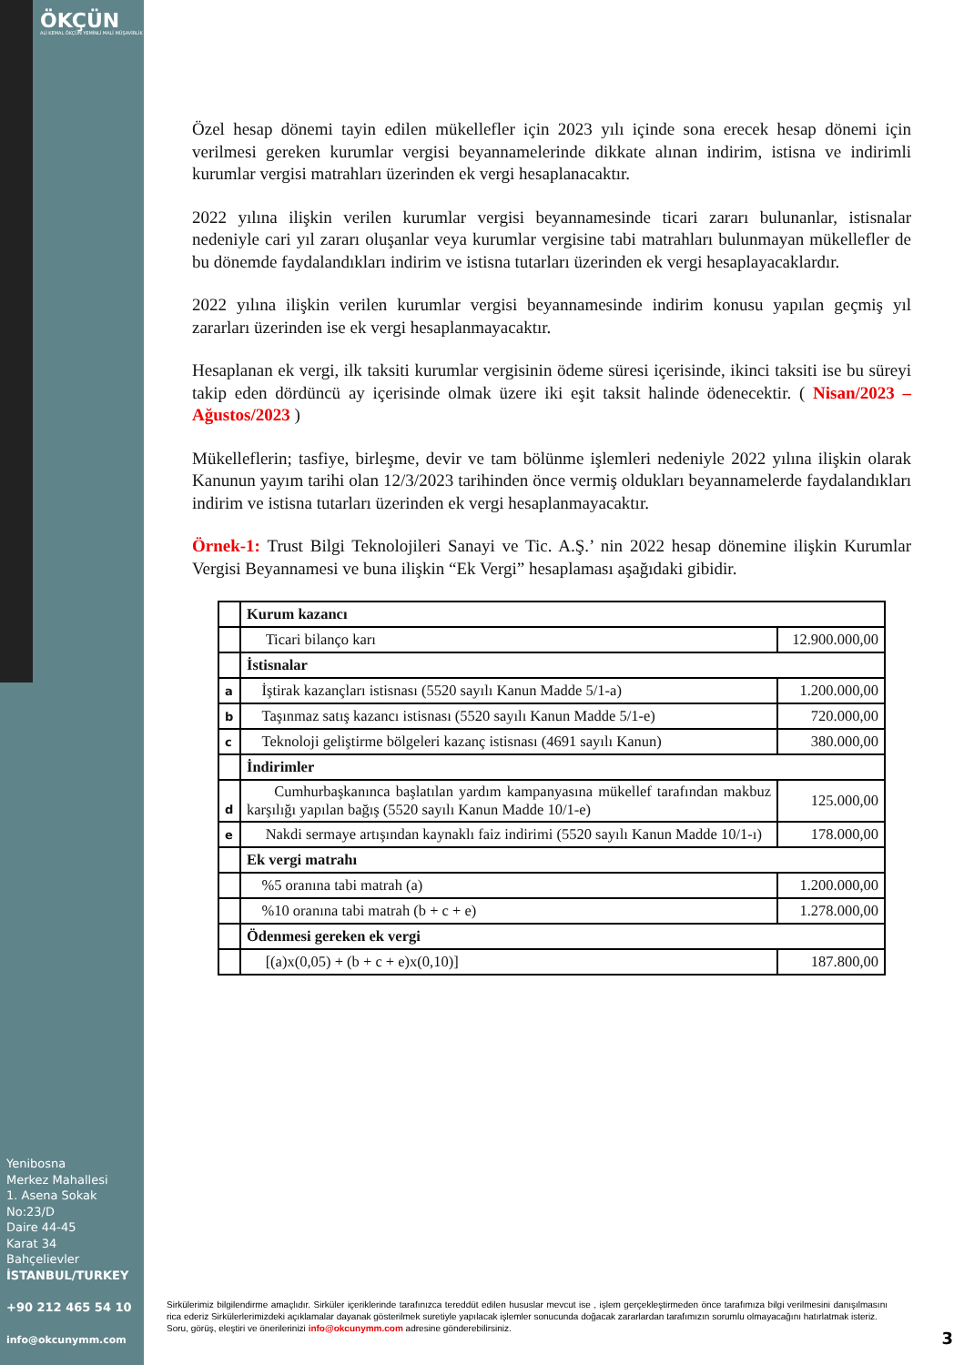ÖKÇÜN
ALİ KEMAL ÖKÇÜN YEMİNLİ MALİ MÜŞAVİRLİK
Özel hesap dönemi tayin edilen mükellefler için 2023 yılı içinde sona erecek hesap dönemi için verilmesi gereken kurumlar vergisi beyannamelerinde dikkate alınan indirim, istisna ve indirimli kurumlar vergisi matrahları üzerinden ek vergi hesaplanacaktır.
2022 yılına ilişkin verilen kurumlar vergisi beyannamesinde ticari zararı bulunanlar, istisnalar nedeniyle cari yıl zararı oluşanlar veya kurumlar vergisine tabi matrahları bulunmayan mükellefler de bu dönemde faydalandıkları indirim ve istisna tutarları üzerinden ek vergi hesaplayacaklardır.
2022 yılına ilişkin verilen kurumlar vergisi beyannamesinde indirim konusu yapılan geçmiş yıl zararları üzerinden ise ek vergi hesaplanmayacaktır.
Hesaplanan ek vergi, ilk taksiti kurumlar vergisinin ödeme süresi içerisinde, ikinci taksiti ise bu süreyi takip eden dördüncü ay içerisinde olmak üzere iki eşit taksit halinde ödenecektir. ( Nisan/2023 – Ağustos/2023 )
Mükelleflerin; tasfiye, birleşme, devir ve tam bölünme işlemleri nedeniyle 2022 yılına ilişkin olarak Kanunun yayım tarihi olan 12/3/2023 tarihinden önce vermiş oldukları beyannamelerde faydalandıkları indirim ve istisna tutarları üzerinden ek vergi hesaplanmayacaktır.
Örnek-1: Trust Bilgi Teknolojileri Sanayi ve Tic. A.Ş.’ nin 2022 hesap dönemine ilişkin Kurumlar Vergisi Beyannamesi ve buna ilişkin “Ek Vergi” hesaplaması aşağıdaki gibidir.
| | Kurum kazancı | |
| | Ticari bilanço karı | 12.900.000,00 |
| | İstisnalar | |
| a | İştirak kazançları istisnası (5520 sayılı Kanun Madde 5/1-a) | 1.200.000,00 |
| b | Taşınmaz satış kazancı istisnası (5520 sayılı Kanun Madde 5/1-e) | 720.000,00 |
| c | Teknoloji geliştirme bölgeleri kazanç istisnası (4691 sayılı Kanun) | 380.000,00 |
| | İndirimler | |
| d | Cumhurbaşkanınca başlatılan yardım kampanyasına mükellef tarafından makbuz karşılığı yapılan bağış (5520 sayılı Kanun Madde 10/1-e) | 125.000,00 |
| e | Nakdi sermaye artışından kaynaklı faiz indirimi (5520 sayılı Kanun Madde 10/1-ı) | 178.000,00 |
| | Ek vergi matrahı | |
| | %5 oranına tabi matrah (a) | 1.200.000,00 |
| | %10 oranına tabi matrah (b + c + e) | 1.278.000,00 |
| | Ödenmesi gereken ek vergi | |
| | [(a)x(0,05) + (b + c + e)x(0,10)] | 187.800,00 |
Yenibosna
Merkez Mahallesi
1. Asena Sokak
No:23/D
Daire 44-45
Karat 34
Bahçelievler
İSTANBUL/TURKEY
+90 212 465 54 10
info@okcunymm.com
Sirkülerimiz bilgilendirme amaçlıdır. Sirküler içeriklerinde tarafınızca tereddüt edilen hususlar mevcut ise , işlem gerçekleştirmeden önce tarafımıza bilgi verilmesini danışılmasını rica ederiz Sirkülerlerimizdeki açıklamalar dayanak gösterilmek suretiyle yapılacak işlemler sonucunda doğacak zararlardan tarafımızın sorumlu olmayacağını hatırlatmak isteriz.
Soru, görüş, eleştiri ve önerilerinizi info@okcunymm.com adresine gönderebilirsiniz.
3